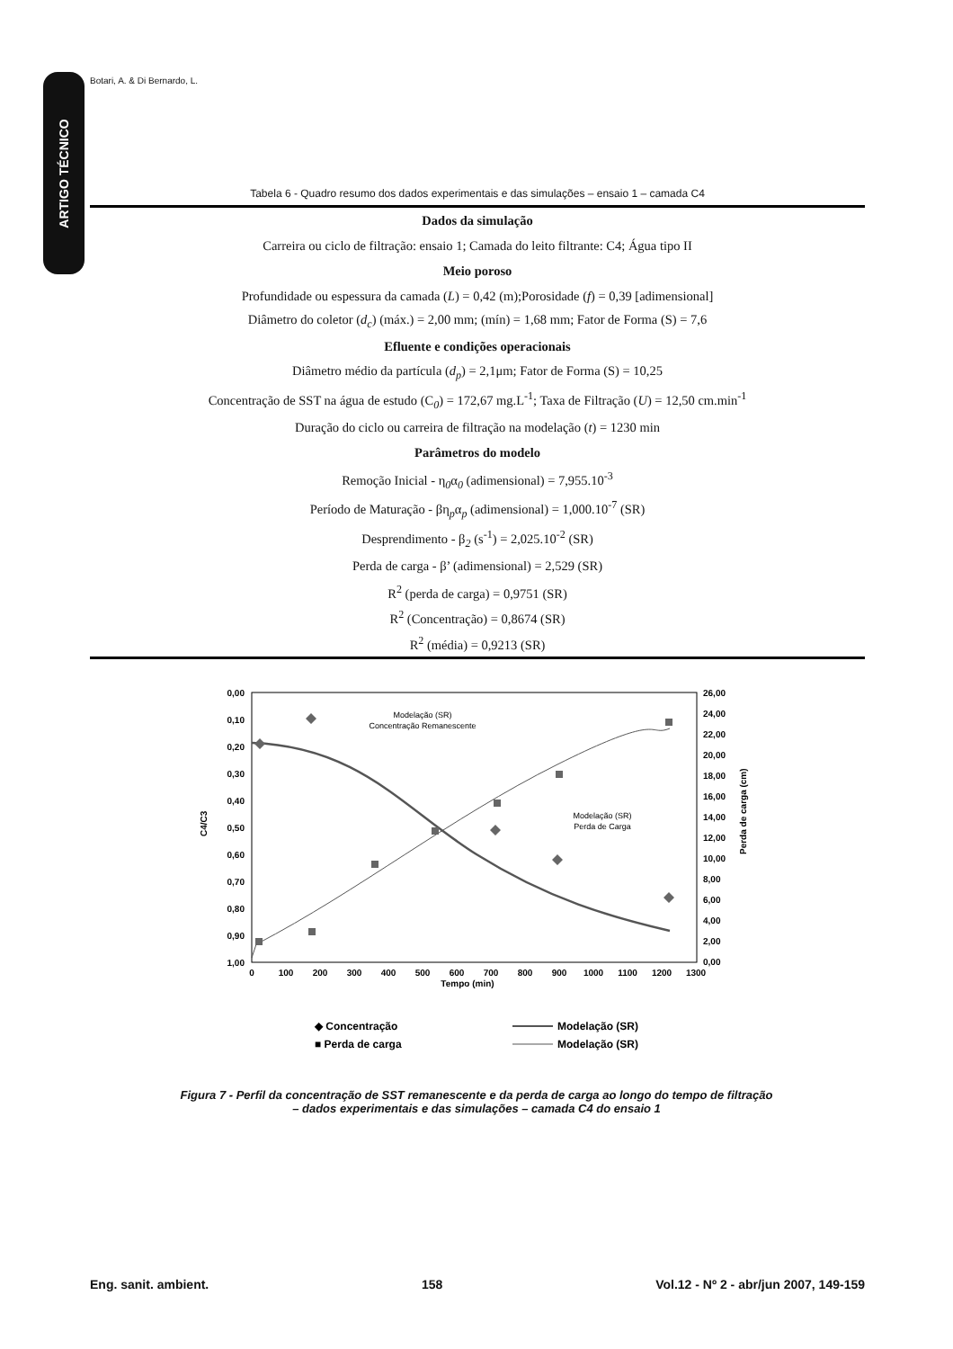Botari, A. & Di Bernardo, L.
ARTIGO TÉCNICO
Tabela 6 - Quadro resumo dos dados experimentais e das simulações – ensaio 1 – camada C4
| Dados da simulação |
| Carreira ou ciclo de filtração: ensaio 1; Camada do leito filtrante: C4; Água tipo II |
| Meio poroso |
| Profundidade ou espessura da camada ( L ) = 0,42 (m);Porosidade ( f ) = 0,39 [adimensional] |
| Diâmetro do coletor ( d<sub>c</sub> ) (máx.) = 2,00 mm; (mín) = 1,68 mm; Fator de Forma (S) = 7,6 |
| Efluente e condições operacionais |
| Diâmetro médio da partícula ( d<sub>p</sub> ) = 2,1μm; Fator de Forma (S) = 10,25 |
| Concentração de SST na água de estudo (C<sub>0</sub>) = 172,67 mg.L<sup>-1</sup>; Taxa de Filtração ( U ) = 12,50 cm.min<sup>-1</sup> |
| Duração do ciclo ou carreira de filtração na modelação ( t ) = 1230 min |
| Parâmetros do modelo |
| Remoção Inicial - η<sub>0</sub>α<sub>0</sub> (adimensional) = 7,955.10<sup>-3</sup> |
| Período de Maturação - βη<sub>p</sub>α<sub>p</sub> (adimensional) = 1,000.10<sup>-7</sup> (SR) |
| Desprendimento - β<sub>2</sub> (s<sup>-1</sup>) = 2,025.10<sup>-2</sup> (SR) |
| Perda de carga - β’ (adimensional) = 2,529 (SR) |
| R<sup>2</sup> (perda de carga) = 0,9751 (SR) |
| R<sup>2</sup> (Concentração) = 0,8674 (SR) |
| R<sup>2</sup> (média) = 0,9213 (SR) |
0,00
0,10
0,20
0,30
0,40
0,50
0,60
0,70
0,80
0,90
1,00
26,00
24,00
22,00
20,00
18,00
16,00
14,00
12,00
10,00
8,00
6,00
4,00
2,00
0,00
0
100
200
300
400
500
600
700
800
900
1000
1100
1200
1300
Tempo (min)
C4/C3
Perda de carga (cm)
Modelação (SR)
Concentração Remanescente
Modelação (SR)
Perda de Carga
◆ Concentração
■ Perda de carga
Modelação (SR)
Modelação (SR)
Figura 7 - Perfil da concentração de SST remanescente e da perda de carga ao longo do tempo de filtração – dados experimentais e das simulações – camada C4 do ensaio 1
Eng. sanit. ambient. 158 Vol.12 - Nº 2 - abr/jun 2007, 149-159